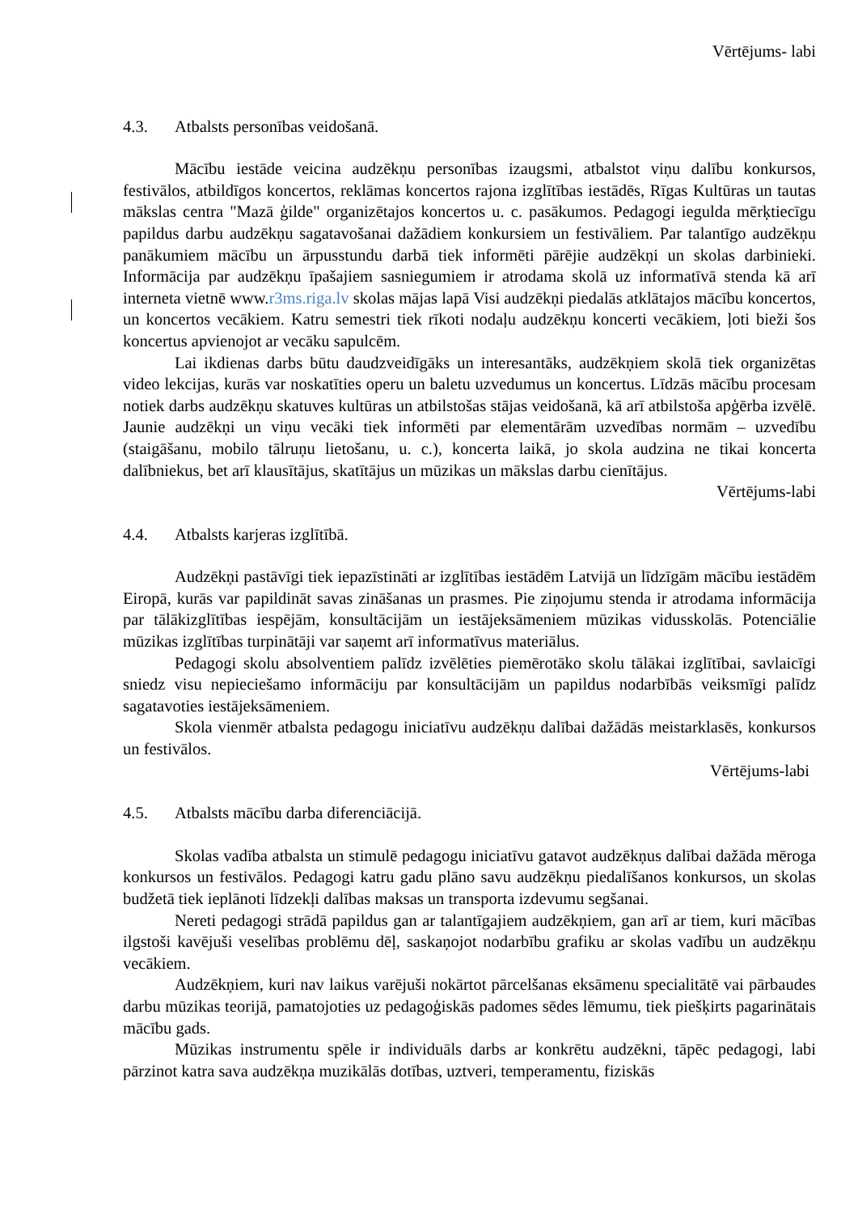Vērtējums- labi
4.3. Atbalsts personības veidošanā.
Mācību iestāde veicina audzēkņu personības izaugsmi, atbalstot viņu dalību konkursos, festivālos, atbildīgos koncertos, reklāmas koncertos rajona izglītības iestādēs, Rīgas Kultūras un tautas mākslas centra "Mazā ģilde" organizētajos koncertos u. c. pasākumos. Pedagogi iegulda mērķtiecīgu papildus darbu audzēkņu sagatavošanai dažādiem konkursiem un festivāliem. Par talantīgo audzēkņu panākumiem mācību un ārpusstundu darbā tiek informēti pārējie audzēkņi un skolas darbinieki. Informācija par audzēkņu īpašajiem sasniegumiem ir atrodama skolā uz informatīvā stenda kā arī interneta vietnē www.r3ms.riga.lv skolas mājas lapā Visi audzēkņi piedalās atklātajos mācību koncertos, un koncertos vecākiem. Katru semestri tiek rīkoti nodaļu audzēkņu koncerti vecākiem, ļoti bieži šos koncertus apvienojot ar vecāku sapulcēm.
Lai ikdienas darbs būtu daudzveidīgāks un interesantāks, audzēkņiem skolā tiek organizētas video lekcijas, kurās var noskatīties operu un baletu uzvedumus un koncertus. Līdzās mācību procesam notiek darbs audzēkņu skatuves kultūras un atbilstošas stājas veidošanā, kā arī atbilstoša apģērba izvēlē. Jaunie audzēkņi un viņu vecāki tiek informēti par elementārām uzvedības normām – uzvedību (staigāšanu, mobilo tālruņu lietošanu, u. c.), koncerta laikā, jo skola audzina ne tikai koncerta dalībniekus, bet arī klausītājus, skatītājus un mūzikas un mākslas darbu cienītājus.
Vērtējums-labi
4.4. Atbalsts karjeras izglītībā.
Audzēkņi pastāvīgi tiek iepazīstināti ar izglītības iestādēm Latvijā un līdzīgām mācību iestādēm Eiropā, kurās var papildināt savas zināšanas un prasmes. Pie ziņojumu stenda ir atrodama informācija par tālākizglītības iespējām, konsultācijām un iestājeksāmeniem mūzikas vidusskolās. Potenciālie mūzikas izglītības turpinātāji var saņemt arī informatīvus materiālus.
Pedagogi skolu absolventiem palīdz izvēlēties piemērotāko skolu tālākai izglītībai, savlaicīgi sniedz visu nepieciešamo informāciju par konsultācijām un papildus nodarbībās veiksmīgi palīdz sagatavoties iestājeksāmeniem.
Skola vienmēr atbalsta pedagogu iniciatīvu audzēkņu dalībai dažādās meistarklasēs, konkursos un festivālos.
Vērtējums-labi
4.5. Atbalsts mācību darba diferenciācijā.
Skolas vadība atbalsta un stimulē pedagogu iniciatīvu gatavot audzēkņus dalībai dažāda mēroga konkursos un festivālos. Pedagogi katru gadu plāno savu audzēkņu piedalīšanos konkursos, un skolas budžetā tiek ieplānoti līdzekļi dalības maksas un transporta izdevumu segšanai.
Nereti pedagogi strādā papildus gan ar talantīgajiem audzēkņiem, gan arī ar tiem, kuri mācības ilgstoši kavējuši veselības problēmu dēļ, saskaņojot nodarbību grafiku ar skolas vadību un audzēkņu vecākiem.
Audzēkņiem, kuri nav laikus varējuši nokārtot pārcelšanas eksāmenu specialitātē vai pārbaudes darbu mūzikas teorijā, pamatojoties uz pedagoģiskās padomes sēdes lēmumu, tiek piešķirts pagarinātais mācību gads.
Mūzikas instrumentu spēle ir individuāls darbs ar konkrētu audzēkni, tāpēc pedagogi, labi pārzinot katra sava audzēkņa muzikālās dotības, uztveri, temperamentu, fiziskās